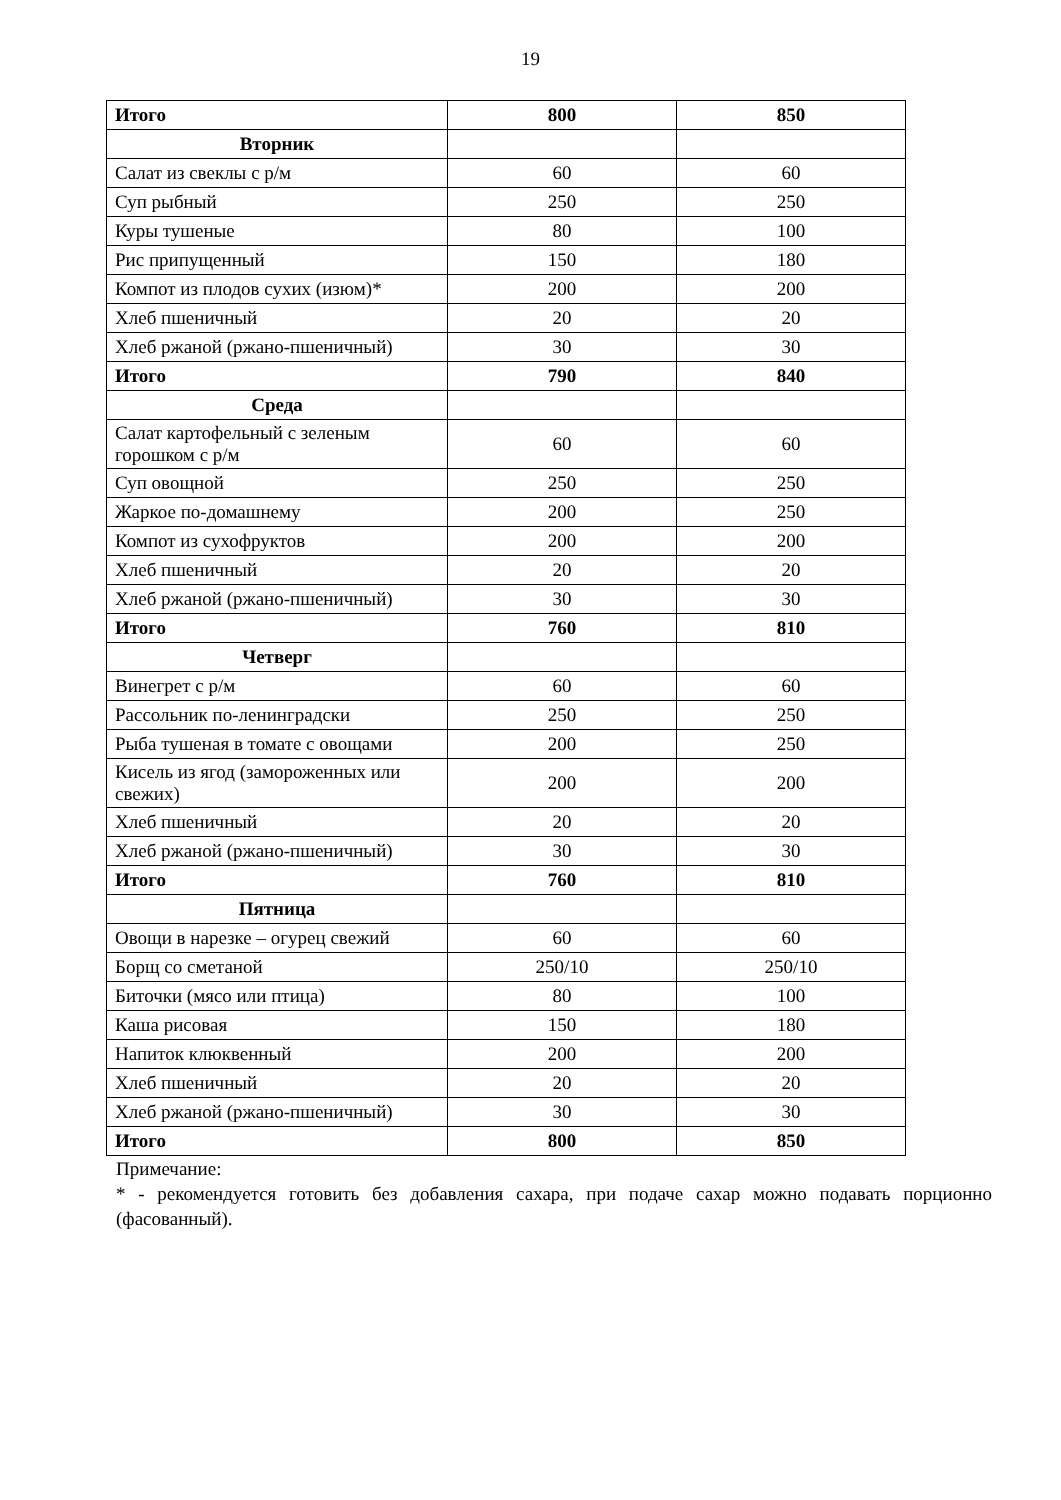19
| Итого | 800 | 850 |
| Вторник | | |
| Салат из свеклы с р/м | 60 | 60 |
| Суп рыбный | 250 | 250 |
| Куры тушеные | 80 | 100 |
| Рис припущенный | 150 | 180 |
| Компот из плодов сухих (изюм)* | 200 | 200 |
| Хлеб пшеничный | 20 | 20 |
| Хлеб ржаной (ржано-пшеничный) | 30 | 30 |
| Итого | 790 | 840 |
| Среда | | |
| Салат картофельный с зеленым горошком с р/м | 60 | 60 |
| Суп овощной | 250 | 250 |
| Жаркое по-домашнему | 200 | 250 |
| Компот из сухофруктов | 200 | 200 |
| Хлеб пшеничный | 20 | 20 |
| Хлеб ржаной (ржано-пшеничный) | 30 | 30 |
| Итого | 760 | 810 |
| Четверг | | |
| Винегрет с р/м | 60 | 60 |
| Рассольник по-ленинградски | 250 | 250 |
| Рыба тушеная в томате с овощами | 200 | 250 |
| Кисель из ягод (замороженных или свежих) | 200 | 200 |
| Хлеб пшеничный | 20 | 20 |
| Хлеб ржаной (ржано-пшеничный) | 30 | 30 |
| Итого | 760 | 810 |
| Пятница | | |
| Овощи в нарезке – огурец свежий | 60 | 60 |
| Борщ со сметаной | 250/10 | 250/10 |
| Биточки (мясо или птица) | 80 | 100 |
| Каша рисовая | 150 | 180 |
| Напиток клюквенный | 200 | 200 |
| Хлеб пшеничный | 20 | 20 |
| Хлеб ржаной (ржано-пшеничный) | 30 | 30 |
| Итого | 800 | 850 |
Примечание:
* - рекомендуется готовить без добавления сахара, при подаче сахар можно подавать порционно (фасованный).